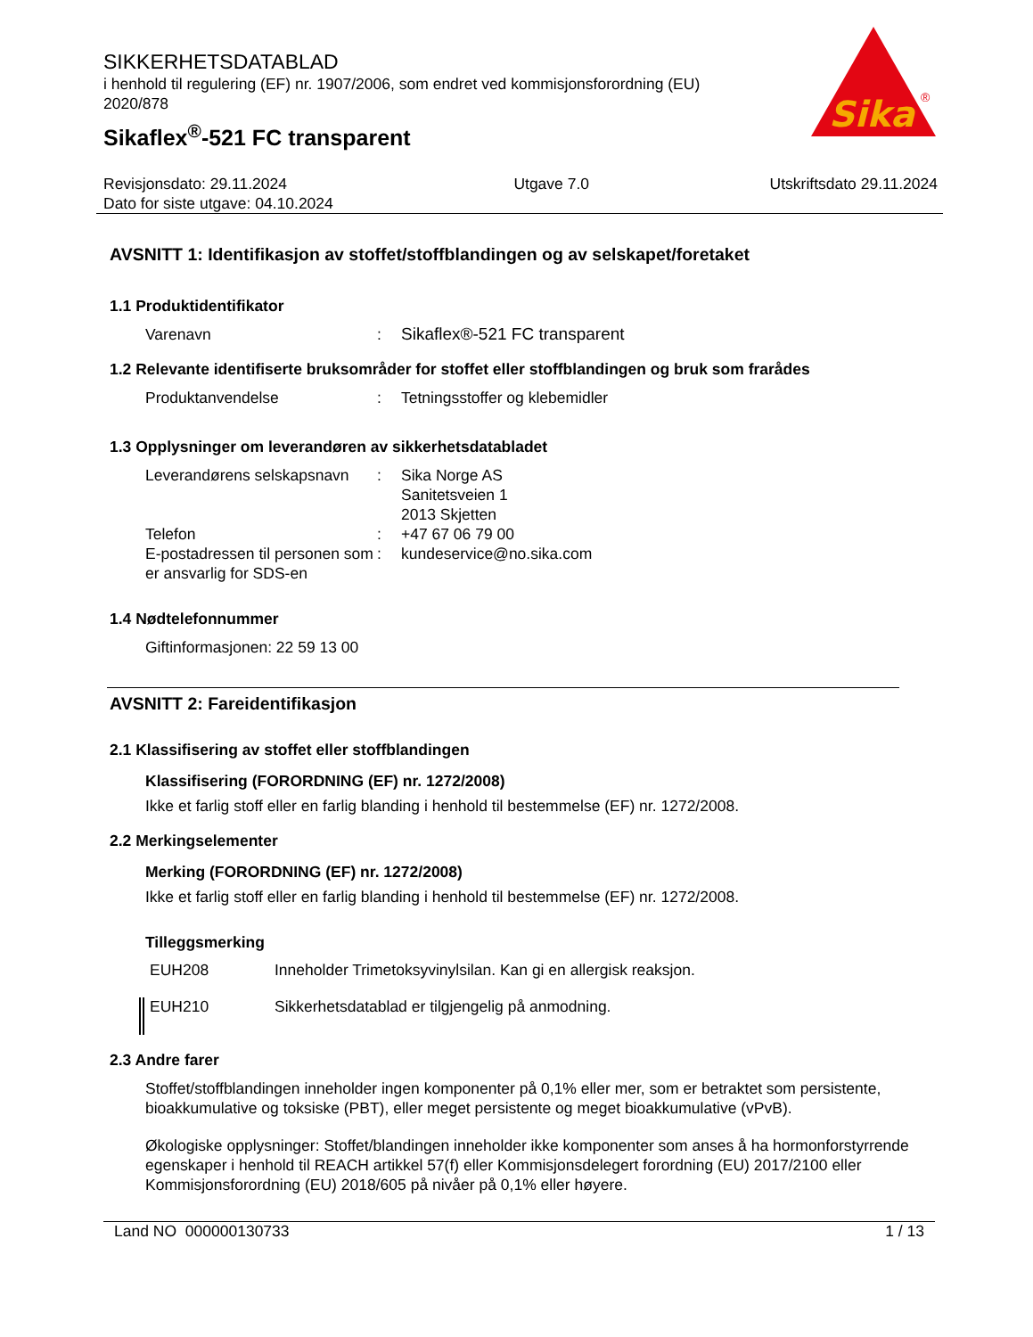Sika
®
SIKKERHETSDATABLAD
i henhold til regulering (EF) nr. 1907/2006, som endret ved kommisjonsforordning (EU) 2020/878
Sikaflex<sup>®</sup>-521 FC transparent
Revisjonsdato: 29.11.2024
Dato for siste utgave: 04.10.2024
Utgave 7.0 Utskriftsdato 29.11.2024
AVSNITT 1: Identifikasjon av stoffet/stoffblandingen og av selskapet/foretaket
1.1 Produktidentifikator
Varenavn: Sikaflex®-521 FC transparent
1.2 Relevante identifiserte bruksområder for stoffet eller stoffblandingen og bruk som frarådes
Produktanvendelse: Tetningsstoffer og klebemidler
1.3 Opplysninger om leverandøren av sikkerhetsdatabladet
Leverandørens selskapsnavn: Sika Norge AS
Sanitetsveien 1
2013 Skjetten
Telefon: +47 67 06 79 00
E-postadressen til personen som er ansvarlig for SDS-en: kundeservice@no.sika.com
1.4 Nødtelefonnummer
Giftinformasjonen: 22 59 13 00
AVSNITT 2: Fareidentifikasjon
2.1 Klassifisering av stoffet eller stoffblandingen
Klassifisering (FORORDNING (EF) nr. 1272/2008)
Ikke et farlig stoff eller en farlig blanding i henhold til bestemmelse (EF) nr. 1272/2008.
2.2 Merkingselementer
Merking (FORORDNING (EF) nr. 1272/2008)
Ikke et farlig stoff eller en farlig blanding i henhold til bestemmelse (EF) nr. 1272/2008.
Tilleggsmerking
EUH208 Inneholder Trimetoksyvinylsilan. Kan gi en allergisk reaksjon.
EUH210 Sikkerhetsdatablad er tilgjengelig på anmodning.
2.3 Andre farer
Stoffet/stoffblandingen inneholder ingen komponenter på 0,1% eller mer, som er betraktet som persistente, bioakkumulative og toksiske (PBT), eller meget persistente og meget bioakkumulative (vPvB).
Økologiske opplysninger: Stoffet/blandingen inneholder ikke komponenter som anses å ha hormonforstyrrende egenskaper i henhold til REACH artikkel 57(f) eller Kommisjonsdelegert forordning (EU) 2017/2100 eller Kommisjonsforordning (EU) 2018/605 på nivåer på 0,1% eller høyere.
Land NO 000000130733 1 / 13